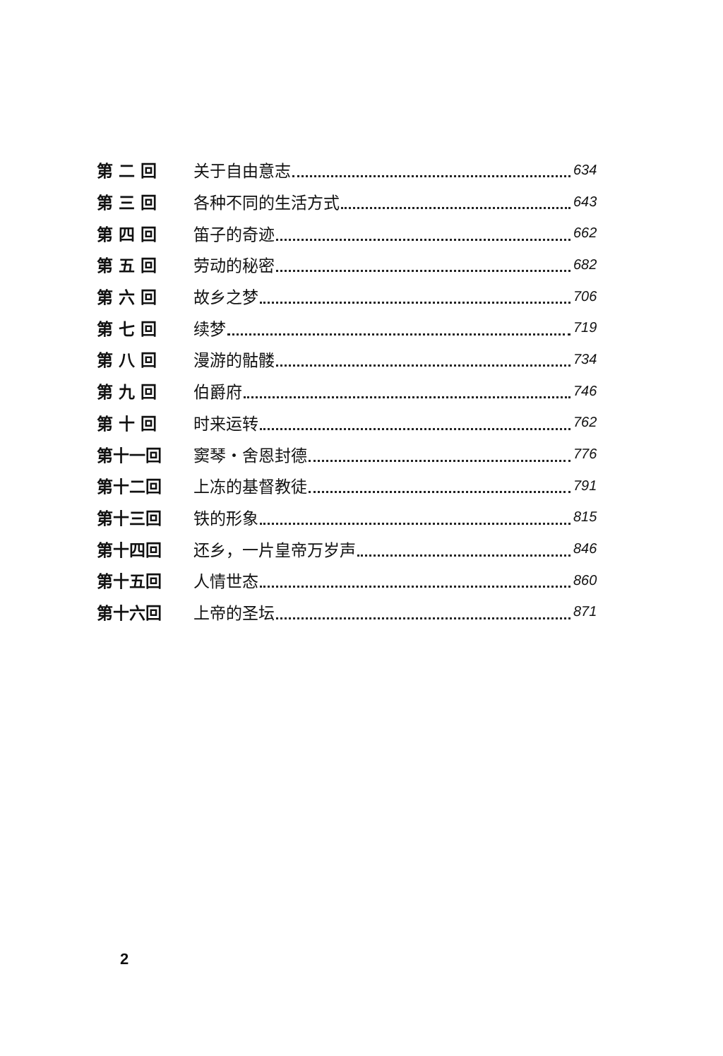第 二 回 关于自由意志 634
第 三 回 各种不同的生活方式 643
第 四 回 笛子的奇迹 662
第 五 回 劳动的秘密 682
第 六 回 故乡之梦 706
第 七 回 续梦 719
第 八 回 漫游的骷髅 734
第 九 回 伯爵府 746
第 十 回 时来运转 762
第十一回 窦琴・舍恩封德 776
第十二回 上冻的基督教徒 791
第十三回 铁的形象 815
第十四回 还乡，一片皇帝万岁声 846
第十五回 人情世态 860
第十六回 上帝的圣坛 871
2